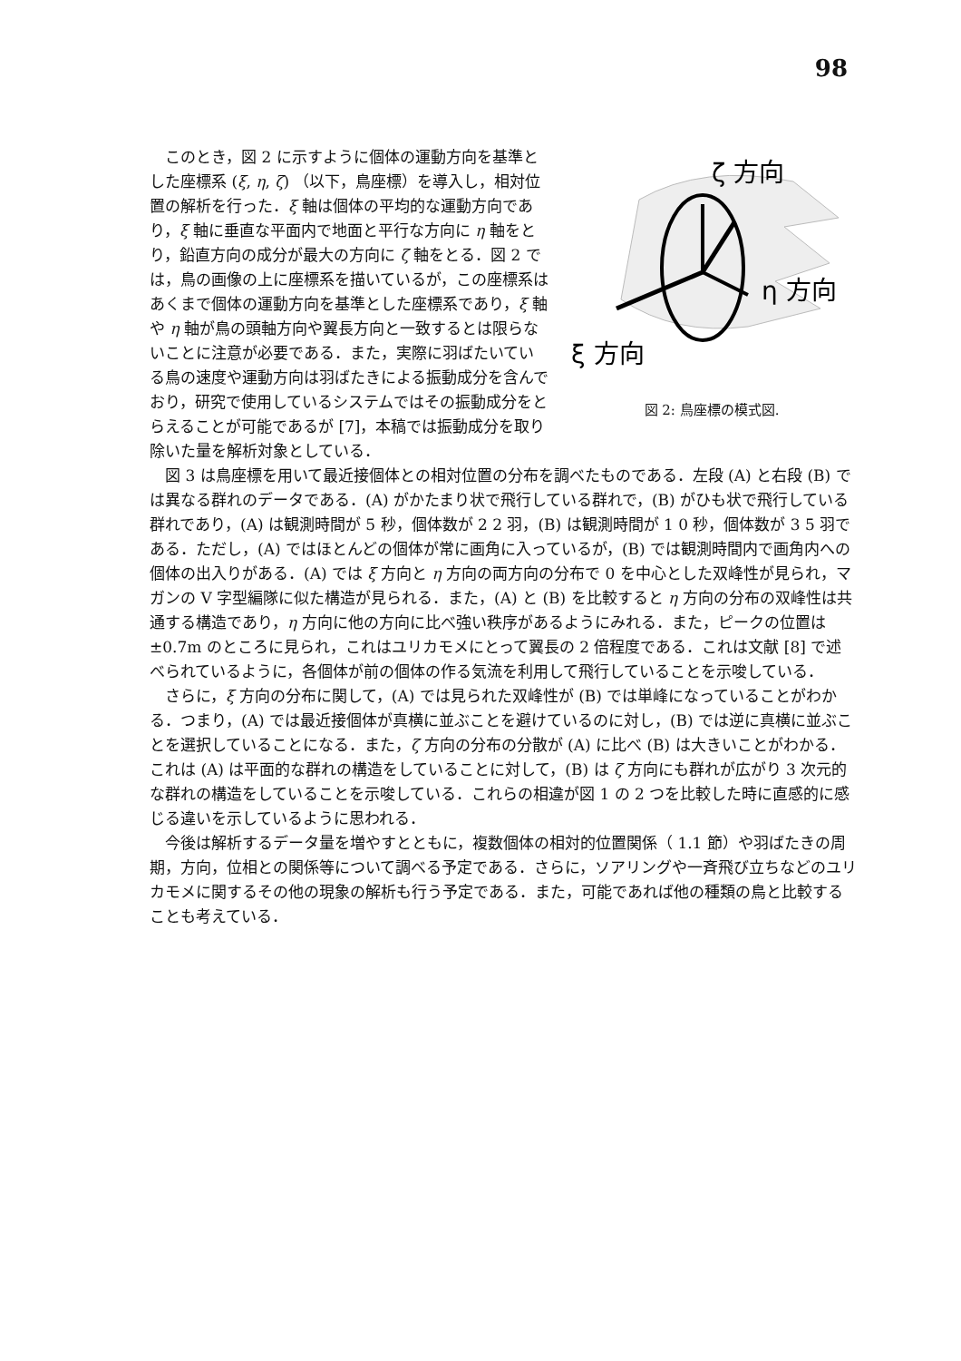98
ζ 方向
η 方向
ξ 方向
図 2: 鳥座標の模式図.
このとき，図 2 に示すように個体の運動方向を基準とした座標系 (ξ, η, ζ) （以下，鳥座標）を導入し，相対位置の解析を行った．ξ 軸は個体の平均的な運動方向であり，ξ 軸に垂直な平面内で地面と平行な方向に η 軸をとり，鉛直方向の成分が最大の方向に ζ 軸をとる．図 2 では，鳥の画像の上に座標系を描いているが，この座標系はあくまで個体の運動方向を基準とした座標系であり，ξ 軸や η 軸が鳥の頭軸方向や翼長方向と一致するとは限らないことに注意が必要である．また，実際に羽ばたいている鳥の速度や運動方向は羽ばたきによる振動成分を含んでおり，研究で使用しているシステムではその振動成分をとらえることが可能であるが [7]，本稿では振動成分を取り除いた量を解析対象としている．
図 3 は鳥座標を用いて最近接個体との相対位置の分布を調べたものである．左段 (A) と右段 (B) では異なる群れのデータである．(A) がかたまり状で飛行している群れで，(B) がひも状で飛行している群れであり，(A) は観測時間が 5 秒，個体数が 2 2 羽，(B) は観測時間が 1 0 秒，個体数が 3 5 羽である．ただし，(A) ではほとんどの個体が常に画角に入っているが，(B) では観測時間内で画角内への個体の出入りがある．(A) では ξ 方向と η 方向の両方向の分布で 0 を中心とした双峰性が見られ，マガンの V 字型編隊に似た構造が見られる．また，(A) と (B) を比較すると η 方向の分布の双峰性は共通する構造であり，η 方向に他の方向に比べ強い秩序があるようにみれる．また，ピークの位置は ±0.7m のところに見られ，これはユリカモメにとって翼長の 2 倍程度である．これは文献 [8] で述べられているように，各個体が前の個体の作る気流を利用して飛行していることを示唆している．
さらに，ξ 方向の分布に関して，(A) では見られた双峰性が (B) では単峰になっていることがわかる．つまり，(A) では最近接個体が真横に並ぶことを避けているのに対し，(B) では逆に真横に並ぶことを選択していることになる．また，ζ 方向の分布の分散が (A) に比べ (B) は大きいことがわかる．これは (A) は平面的な群れの構造をしていることに対して，(B) は ζ 方向にも群れが広がり 3 次元的な群れの構造をしていることを示唆している．これらの相違が図 1 の 2 つを比較した時に直感的に感じる違いを示しているように思われる．
今後は解析するデータ量を増やすとともに，複数個体の相対的位置関係（ 1.1 節）や羽ばたきの周期，方向，位相との関係等について調べる予定である．さらに，ソアリングや一斉飛び立ちなどのユリカモメに関するその他の現象の解析も行う予定である．また，可能であれば他の種類の鳥と比較することも考えている．